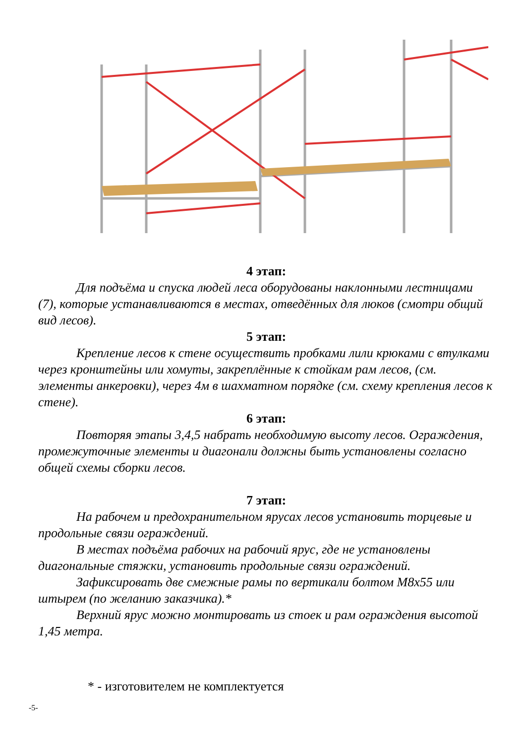4 этап:
Для подъёма и спуска людей леса оборудованы наклонными лестницами (7), которые устанавливаются в местах, отведённых для люков (смотри общий вид лесов).
5 этап:
Крепление лесов к стене осуществить пробками лили крюками с втулками через кронштейны или хомуты, закреплённые к стойкам рам лесов, (см. элементы анкеровки), через 4м в шахматном порядке (см. схему крепления лесов к стене).
6 этап:
Повторяя этапы 3,4,5 набрать необходимую высоту лесов. Ограждения, промежуточные элементы и диагонали должны быть установлены согласно общей схемы сборки лесов.
7 этап:
На рабочем и предохранительном ярусах лесов установить торцевые и продольные связи ограждений.
В местах подъёма рабочих на рабочий ярус, где не установлены диагональные стяжки, установить продольные связи ограждений.
Зафиксировать две смежные рамы по вертикали болтом М8х55 или штырем (по желанию заказчика).*
Верхний ярус можно монтировать из стоек и рам ограждения высотой 1,45 метра.
* - изготовителем не комплектуется
-5-